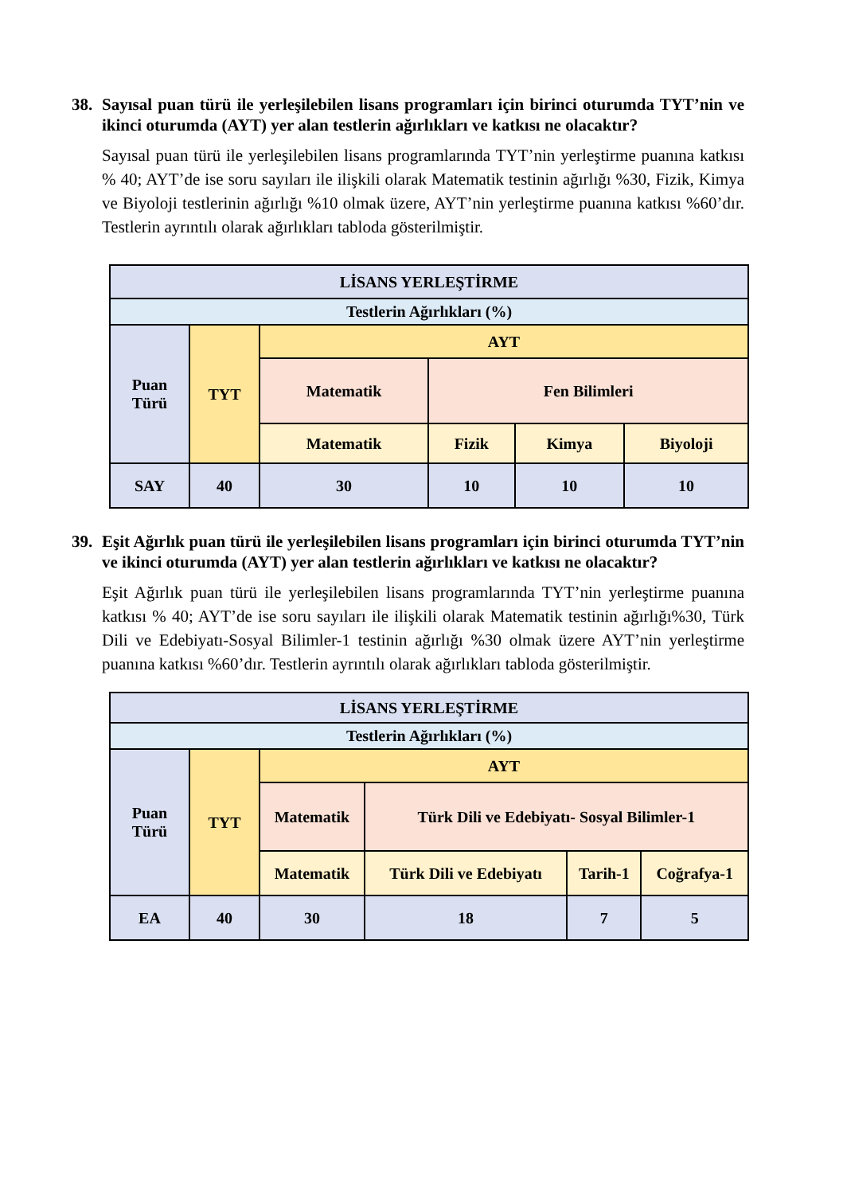38. Sayısal puan türü ile yerleşilebilen lisans programları için birinci oturumda TYT’nin ve ikinci oturumda (AYT) yer alan testlerin ağırlıkları ve katkısı ne olacaktır?
Sayısal puan türü ile yerleşilebilen lisans programlarında TYT’nin yerleştirme puanına katkısı % 40; AYT’de ise soru sayıları ile ilişkili olarak Matematik testinin ağırlığı %30, Fizik, Kimya ve Biyoloji testlerinin ağırlığı %10 olmak üzere, AYT’nin yerleştirme puanına katkısı %60’dır. Testlerin ayrıntılı olarak ağırlıkları tabloda gösterilmiştir.
| LİSANS YERLEŞTİRME | | | | | |
| --- | --- | --- | --- | --- | --- |
| Testlerin Ağırlıkları (%) | | | | | |
| Puan Türü | TYT | AYT | | | |
| | | Matematik | Fen Bilimleri | | |
| | | Matematik | Fizik | Kimya | Biyoloji |
| SAY | 40 | 30 | 10 | 10 | 10 |
39. Eşit Ağırlık puan türü ile yerleşilebilen lisans programları için birinci oturumda TYT’nin ve ikinci oturumda (AYT) yer alan testlerin ağırlıkları ve katkısı ne olacaktır?
Eşit Ağırlık puan türü ile yerleşilebilen lisans programlarında TYT’nin yerleştirme puanına katkısı % 40; AYT’de ise soru sayıları ile ilişkili olarak Matematik testinin ağırlığı%30, Türk Dili ve Edebiyatı-Sosyal Bilimler-1 testinin ağırlığı %30 olmak üzere AYT’nin yerleştirme puanına katkısı %60’dır. Testlerin ayrıntılı olarak ağırlıkları tabloda gösterilmiştir.
| LİSANS YERLEŞTİRME | | | | | |
| --- | --- | --- | --- | --- | --- |
| Testlerin Ağırlıkları (%) | | | | | |
| Puan Türü | TYT | AYT | | | |
| | | Matematik | Türk Dili ve Edebiyatı- Sosyal Bilimler-1 | | |
| | | Matematik | Türk Dili ve Edebiyatı | Tarih-1 | Coğrafya-1 |
| EA | 40 | 30 | 18 | 7 | 5 |